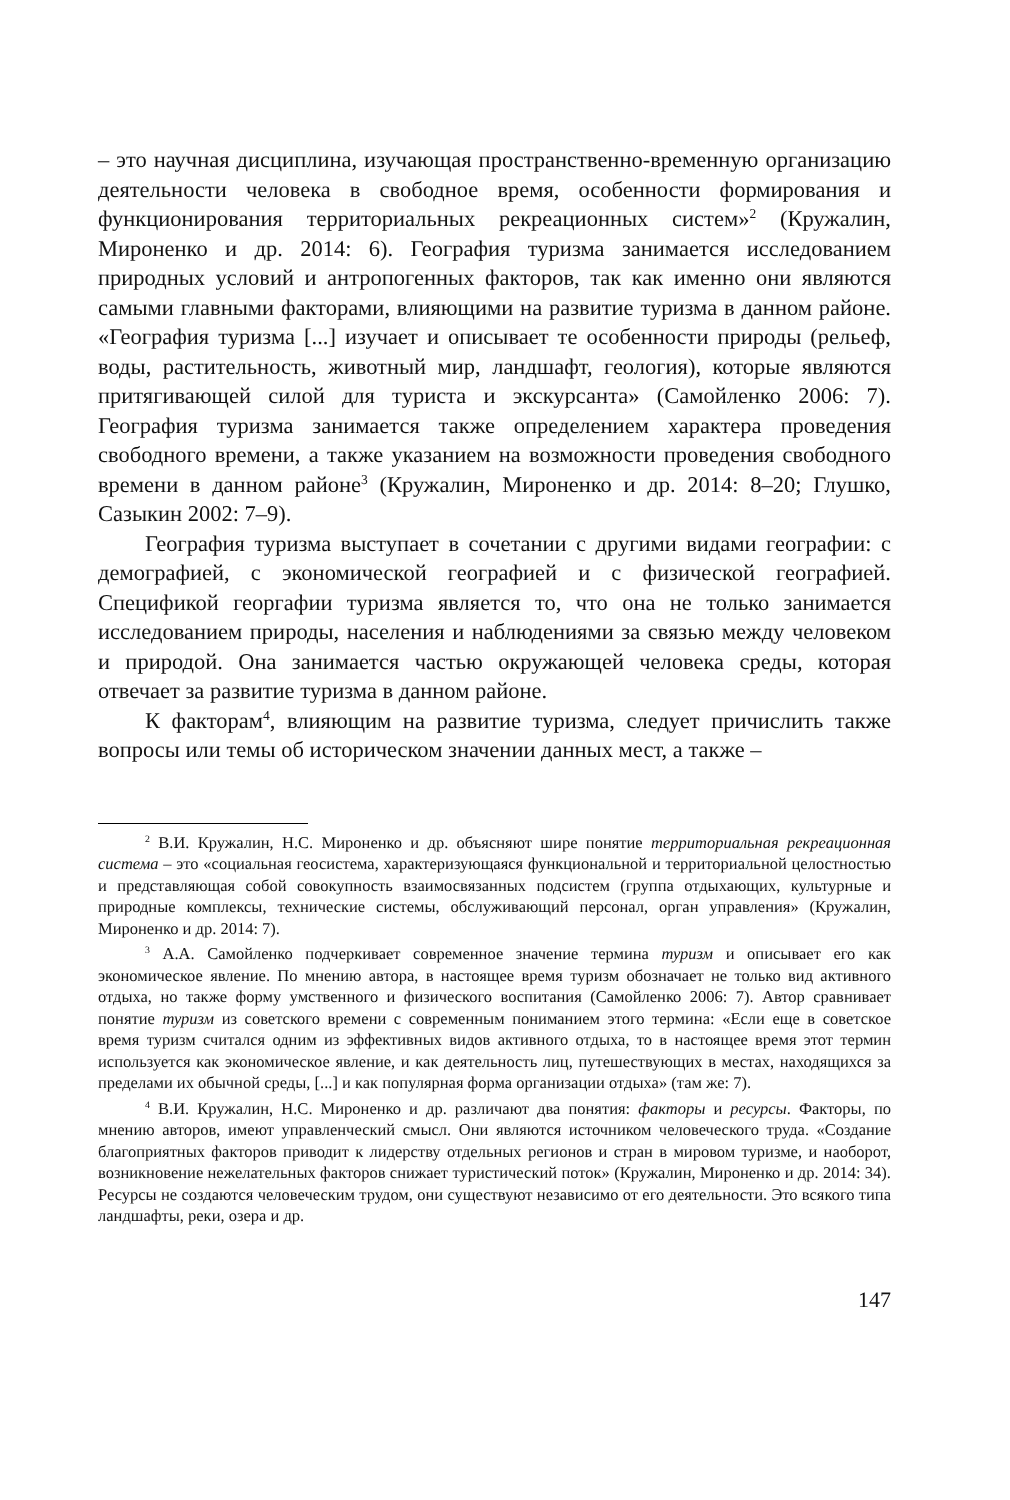– это научная дисциплина, изучающая пространственно-временную организацию деятельности человека в свободное время, особенности формирования и функционирования территориальных рекреационных систем»<sup>2</sup> (Кружалин, Мироненко и др. 2014: 6). География туризма занимается исследованием природных условий и антропогенных факторов, так как именно они являются самыми главными факторами, влияющими на развитие туризма в данном районе. «География туризма [...] изучает и описывает те особенности природы (рельеф, воды, растительность, животный мир, ландшафт, геология), которые являются притягивающей силой для туриста и экскурсанта» (Самойленко 2006: 7). География туризма занимается также определением характера проведения свободного времени, а также указанием на возможности проведения свободного времени в данном районе<sup>3</sup> (Кружалин, Мироненко и др. 2014: 8–20; Глушко, Сазыкин 2002: 7–9).
География туризма выступает в сочетании с другими видами географии: с демографией, с экономической географией и с физической географией. Спецификой георгафии туризма является то, что она не только занимается исследованием природы, населения и наблюдениями за связью между человеком и природой. Она занимается частью окружающей человека среды, которая отвечает за развитие туризма в данном районе.
К факторам<sup>4</sup>, влияющим на развитие туризма, следует причислить также вопросы или темы об историческом значении данных мест, а также –
<sup>2</sup> В.И. Кружалин, Н.С. Мироненко и др. объясняют шире понятие территориальная рекреационная система – это «социальная геосистема, характеризующаяся функциональной и территориальной целостностью и представляющая собой совокупность взаимосвязанных подсистем (группа отдыхающих, культурные и природные комплексы, технические системы, обслуживающий персонал, орган управления» (Кружалин, Мироненко и др. 2014: 7).
<sup>3</sup> А.А. Самойленко подчеркивает современное значение термина туризм и описывает его как экономическое явление. По мнению автора, в настоящее время туризм обозначает не только вид активного отдыха, но также форму умственного и физического воспитания (Самойленко 2006: 7). Автор сравнивает понятие туризм из советского времени с современным пониманием этого термина: «Если еще в советское время туризм считался одним из эффективных видов активного отдыха, то в настоящее время этот термин используется как экономическое явление, и как деятельность лиц, путешествующих в местах, находящихся за пределами их обычной среды, [...] и как популярная форма организации отдыха» (там же: 7).
<sup>4</sup> В.И. Кружалин, Н.С. Мироненко и др. различают два понятия: факторы и ресурсы. Факторы, по мнению авторов, имеют управленческий смысл. Они являются источником человеческого труда. «Создание благоприятных факторов приводит к лидерству отдельных регионов и стран в мировом туризме, и наоборот, возникновение нежелательных факторов снижает туристический поток» (Кружалин, Мироненко и др. 2014: 34). Ресурсы не создаются человеческим трудом, они существуют независимо от его деятельности. Это всякого типа ландшафты, реки, озера и др.
147